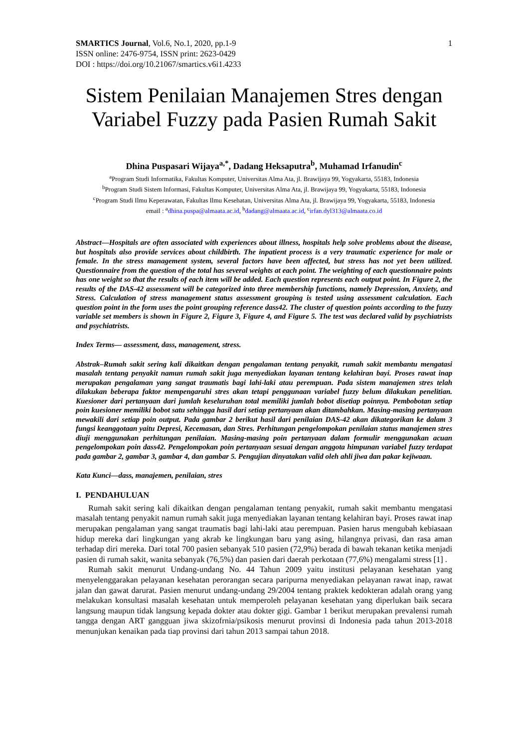SMARTICS Journal, Vol.6, No.1, 2020, pp.1-9
ISSN online: 2476-9754, ISSN print: 2623-0429
DOI : https://doi.org/10.21067/smartics.v6i1.4233
1
Sistem Penilaian Manajemen Stres dengan Variabel Fuzzy pada Pasien Rumah Sakit
Dhina Puspasari Wijaya<sup>a,*</sup>, Dadang Heksaputra<sup>b</sup>, Muhamad Irfanudin<sup>c</sup>
<sup>a</sup> Program Studi Informatika, Fakultas Komputer, Universitas Alma Ata, jl. Brawijaya 99, Yogyakarta, 55183, Indonesia
<sup>b</sup> Program Studi Sistem Informasi, Fakultas Komputer, Universitas Alma Ata, jl. Brawijaya 99, Yogyakarta, 55183, Indonesia
<sup>c</sup> Program Studi Ilmu Keperawatan, Fakultas Ilmu Kesehatan, Universitas Alma Ata, jl. Brawijaya 99, Yogyakarta, 55183, Indonesia
email : <sup>a</sup>dhina.puspa@almaata.ac.id, <sup>b</sup>dadang@almaata.ac.id, <sup>c</sup>irfan.dyl313@almaata.co.id
Abstract—Hospitals are often associated with experiences about illness, hospitals help solve problems about the disease, but hospitals also provide services about childbirth. The inpatient process is a very traumatic experience for male or female. In the stress management system, several factors have been affected, but stress has not yet been utilized. Questionnaire from the question of the total has several weights at each point. The weighting of each questionnaire points has one weight so that the results of each item will be added. Each question represents each output point. In Figure 2, the results of the DAS-42 assessment will be categorized into three membership functions, namely Depression, Anxiety, and Stress. Calculation of stress management status assessment grouping is tested using assessment calculation. Each question point in the form uses the point grouping reference dass42. The cluster of question points according to the fuzzy variable set members is shown in Figure 2, Figure 3, Figure 4, and Figure 5. The test was declared valid by psychiatrists and psychiatrists.
Index Terms— assessment, dass, management, stress.
Abstrak–Rumah sakit sering kali dikaitkan dengan pengalaman tentang penyakit, rumah sakit membantu mengatasi masalah tentang penyakit namun rumah sakit juga menyediakan layanan tentang kelahiran bayi. Proses rawat inap merupakan pengalaman yang sangat traumatis bagi lahi-laki atau perempuan. Pada sistem manajemen stres telah dilakukan beberapa faktor mempengaruhi stres akan tetapi penggunaan variabel fuzzy belum dilakukan penelitian. Kuesioner dari pertanyaan dari jumlah keseluruhan total memiliki jumlah bobot disetiap poinnya. Pembobotan setiap poin kuesioner memiliki bobot satu sehingga hasil dari setiap pertanyaan akan ditambahkan. Masing-masing pertanyaan mewakili dari setiap poin output. Pada gambar 2 berikut hasil dari penilaian DAS-42 akan dikategorikan ke dalam 3 fungsi keanggotaan yaitu Depresi, Kecemasan, dan Stres. Perhitungan pengelompokan penilaian status manajemen stres diuji menggunakan perhitungan penilaian. Masing-masing poin pertanyaan dalam formulir menggunakan acuan pengelompokan poin dass42. Pengelompokan poin pertanyaan sesuai dengan anggota himpunan variabel fuzzy terdapat pada gambar 2, gambar 3, gambar 4, dan gambar 5. Pengujian dinyatakan valid oleh ahli jiwa dan pakar kejiwaan.
Kata Kunci—dass, manajemen, penilaian, stres
I. PENDAHULUAN
Rumah sakit sering kali dikaitkan dengan pengalaman tentang penyakit, rumah sakit membantu mengatasi masalah tentang penyakit namun rumah sakit juga menyediakan layanan tentang kelahiran bayi. Proses rawat inap merupakan pengalaman yang sangat traumatis bagi lahi-laki atau perempuan. Pasien harus mengubah kebiasaan hidup mereka dari lingkungan yang akrab ke lingkungan baru yang asing, hilangnya privasi, dan rasa aman terhadap diri mereka. Dari total 700 pasien sebanyak 510 pasien (72,9%) berada di bawah tekanan ketika menjadi pasien di rumah sakit, wanita sebanyak (76,5%) dan pasien dari daerah perkotaan (77,6%) mengalami stress [1] .
Rumah sakit menurut Undang-undang No. 44 Tahun 2009 yaitu institusi pelayanan kesehatan yang menyelenggarakan pelayanan kesehatan perorangan secara paripurna menyediakan pelayanan rawat inap, rawat jalan dan gawat darurat. Pasien menurut undang-undang 29/2004 tentang praktek kedokteran adalah orang yang melakukan konsultasi masalah kesehatan untuk memperoleh pelayanan kesehatan yang diperlukan baik secara langsung maupun tidak langsung kepada dokter atau dokter gigi. Gambar 1 berikut merupakan prevalensi rumah tangga dengan ART gangguan jiwa skizofrnia/psikosis menurut provinsi di Indonesia pada tahun 2013-2018 menunjukan kenaikan pada tiap provinsi dari tahun 2013 sampai tahun 2018.